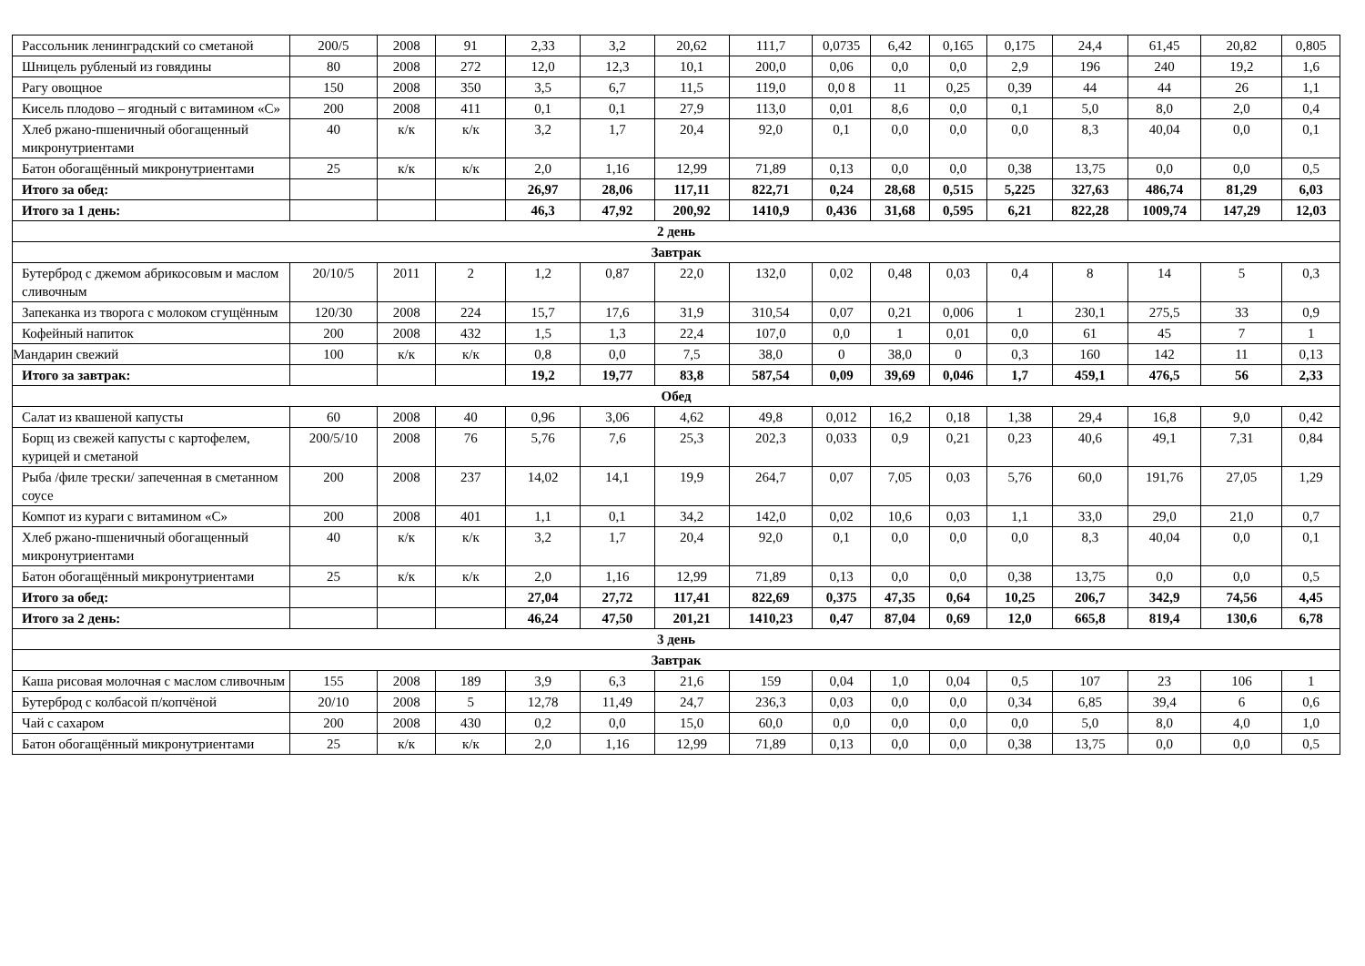| Рассольник ленинградский со сметаной | 200/5 | 2008 | 91 | 2,33 | 3,2 | 20,62 | 111,7 | 0,0735 | 6,42 | 0,165 | 0,175 | 24,4 | 61,45 | 20,82 | 0,805 |
| Шницель рубленый из говядины | 80 | 2008 | 272 | 12,0 | 12,3 | 10,1 | 200,0 | 0,06 | 0,0 | 0,0 | 2,9 | 196 | 240 | 19,2 | 1,6 |
| Рагу овощное | 150 | 2008 | 350 | 3,5 | 6,7 | 11,5 | 119,0 | 0,0 8 | 11 | 0,25 | 0,39 | 44 | 44 | 26 | 1,1 |
| Кисель плодово – ягодный с витамином «С» | 200 | 2008 | 411 | 0,1 | 0,1 | 27,9 | 113,0 | 0,01 | 8,6 | 0,0 | 0,1 | 5,0 | 8,0 | 2,0 | 0,4 |
| Хлеб ржано-пшеничный обогащенный микронутриентами | 40 | к/к | к/к | 3,2 | 1,7 | 20,4 | 92,0 | 0,1 | 0,0 | 0,0 | 0,0 | 8,3 | 40,04 | 0,0 | 0,1 |
| Батон обогащённый микронутриентами | 25 | к/к | к/к | 2,0 | 1,16 | 12,99 | 71,89 | 0,13 | 0,0 | 0,0 | 0,38 | 13,75 | 0,0 | 0,0 | 0,5 |
| Итого за обед: | | | | 26,97 | 28,06 | 117,11 | 822,71 | 0,24 | 28,68 | 0,515 | 5,225 | 327,63 | 486,74 | 81,29 | 6,03 |
| Итого за 1 день: | | | | 46,3 | 47,92 | 200,92 | 1410,9 | 0,436 | 31,68 | 0,595 | 6,21 | 822,28 | 1009,74 | 147,29 | 12,03 |
| 2 день | | | | | | | | | | | | | | | |
| Завтрак | | | | | | | | | | | | | | | |
| Бутерброд с джемом абрикосовым и маслом сливочным | 20/10/5 | 2011 | 2 | 1,2 | 0,87 | 22,0 | 132,0 | 0,02 | 0,48 | 0,03 | 0,4 | 8 | 14 | 5 | 0,3 |
| Запеканка из творога с молоком сгущённым | 120/30 | 2008 | 224 | 15,7 | 17,6 | 31,9 | 310,54 | 0,07 | 0,21 | 0,006 | 1 | 230,1 | 275,5 | 33 | 0,9 |
| Кофейный напиток | 200 | 2008 | 432 | 1,5 | 1,3 | 22,4 | 107,0 | 0,0 | 1 | 0,01 | 0,0 | 61 | 45 | 7 | 1 |
| Мандарин свежий | 100 | к/к | к/к | 0,8 | 0,0 | 7,5 | 38,0 | 0 | 38,0 | 0 | 0,3 | 160 | 142 | 11 | 0,13 |
| Итого за завтрак: | | | | 19,2 | 19,77 | 83,8 | 587,54 | 0,09 | 39,69 | 0,046 | 1,7 | 459,1 | 476,5 | 56 | 2,33 |
| Обед | | | | | | | | | | | | | | | |
| Салат из квашеной капусты | 60 | 2008 | 40 | 0,96 | 3,06 | 4,62 | 49,8 | 0,012 | 16,2 | 0,18 | 1,38 | 29,4 | 16,8 | 9,0 | 0,42 |
| Борщ из свежей капусты с картофелем, курицей и сметаной | 200/5/10 | 2008 | 76 | 5,76 | 7,6 | 25,3 | 202,3 | 0,033 | 0,9 | 0,21 | 0,23 | 40,6 | 49,1 | 7,31 | 0,84 |
| Рыба /филе трески/ запеченная в сметанном соусе | 200 | 2008 | 237 | 14,02 | 14,1 | 19,9 | 264,7 | 0,07 | 7,05 | 0,03 | 5,76 | 60,0 | 191,76 | 27,05 | 1,29 |
| Компот из кураги с витамином «С» | 200 | 2008 | 401 | 1,1 | 0,1 | 34,2 | 142,0 | 0,02 | 10,6 | 0,03 | 1,1 | 33,0 | 29,0 | 21,0 | 0,7 |
| Хлеб ржано-пшеничный обогащенный микронутриентами | 40 | к/к | к/к | 3,2 | 1,7 | 20,4 | 92,0 | 0,1 | 0,0 | 0,0 | 0,0 | 8,3 | 40,04 | 0,0 | 0,1 |
| Батон обогащённый микронутриентами | 25 | к/к | к/к | 2,0 | 1,16 | 12,99 | 71,89 | 0,13 | 0,0 | 0,0 | 0,38 | 13,75 | 0,0 | 0,0 | 0,5 |
| Итого за обед: | | | | 27,04 | 27,72 | 117,41 | 822,69 | 0,375 | 47,35 | 0,64 | 10,25 | 206,7 | 342,9 | 74,56 | 4,45 |
| Итого за 2 день: | | | | 46,24 | 47,50 | 201,21 | 1410,23 | 0,47 | 87,04 | 0,69 | 12,0 | 665,8 | 819,4 | 130,6 | 6,78 |
| 3 день | | | | | | | | | | | | | | | |
| Завтрак | | | | | | | | | | | | | | | |
| Каша рисовая молочная с маслом сливочным | 155 | 2008 | 189 | 3,9 | 6,3 | 21,6 | 159 | 0,04 | 1,0 | 0,04 | 0,5 | 107 | 23 | 106 | 1 |
| Бутерброд с колбасой п/копчёной | 20/10 | 2008 | 5 | 12,78 | 11,49 | 24,7 | 236,3 | 0,03 | 0,0 | 0,0 | 0,34 | 6,85 | 39,4 | 6 | 0,6 |
| Чай с сахаром | 200 | 2008 | 430 | 0,2 | 0,0 | 15,0 | 60,0 | 0,0 | 0,0 | 0,0 | 0,0 | 5,0 | 8,0 | 4,0 | 1,0 |
| Батон обогащённый микронутриентами | 25 | к/к | к/к | 2,0 | 1,16 | 12,99 | 71,89 | 0,13 | 0,0 | 0,0 | 0,38 | 13,75 | 0,0 | 0,0 | 0,5 |